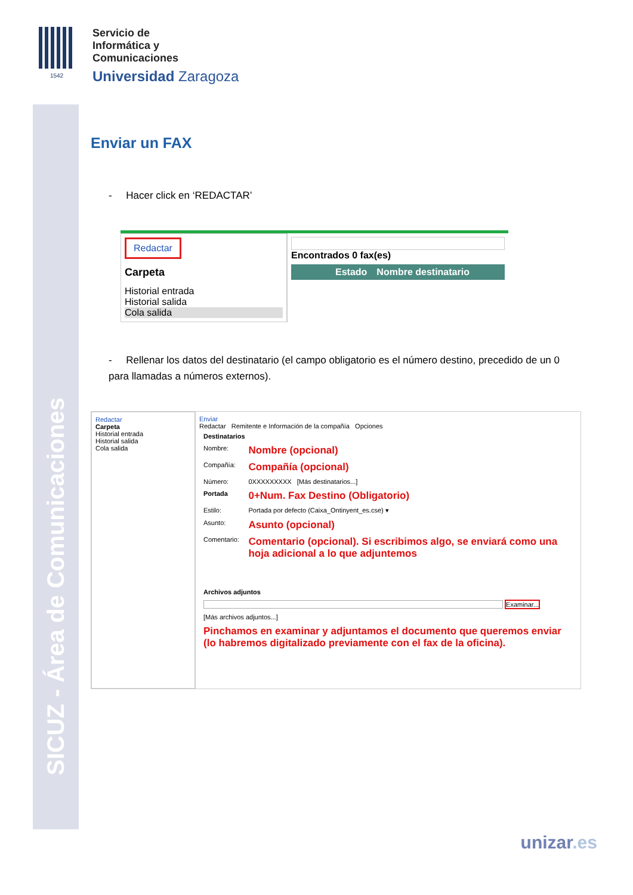SICUZ - Área de Comunicaciones
1542
Servicio de
Informática y
Comunicaciones
Universidad Zaragoza
Enviar un FAX
- Hacer click en ‘REDACTAR’
Redactar
Carpeta
Historial entrada
Historial salida
Cola salida
Encontrados 0 fax(es)
Estado Nombre destinatario
- Rellenar los datos del destinatario (el campo obligatorio es el número destino, precedido de un 0 para llamadas a números externos).
Redactar
Carpeta
Historial entrada
Historial salida
Cola salida
Enviar
Redactar Remitente e Información de la compañía Opciones
| Destinatarios | |
| Nombre: | Nombre (opcional) |
| Compañía: | Compañía (opcional) |
| Número: | 0XXXXXXXXX [Más destinatarios...] |
| Portada | 0+Num. Fax Destino (Obligatorio) |
| Estilo: | Portada por defecto (Caixa_Ontinyent_es.cse) ▾ |
| Asunto: | Asunto (opcional) |
| Comentario: | Comentario (opcional). Si escribimos algo, se enviará como una hoja adicional a lo que adjuntemos |
| Archivos adjuntos | |
| Examinar... | |
| [Más archivos adjuntos...] | |
| Pinchamos en examinar y adjuntamos el documento que queremos enviar (lo habremos digitalizado previamente con el fax de la oficina). | |
unizar.es